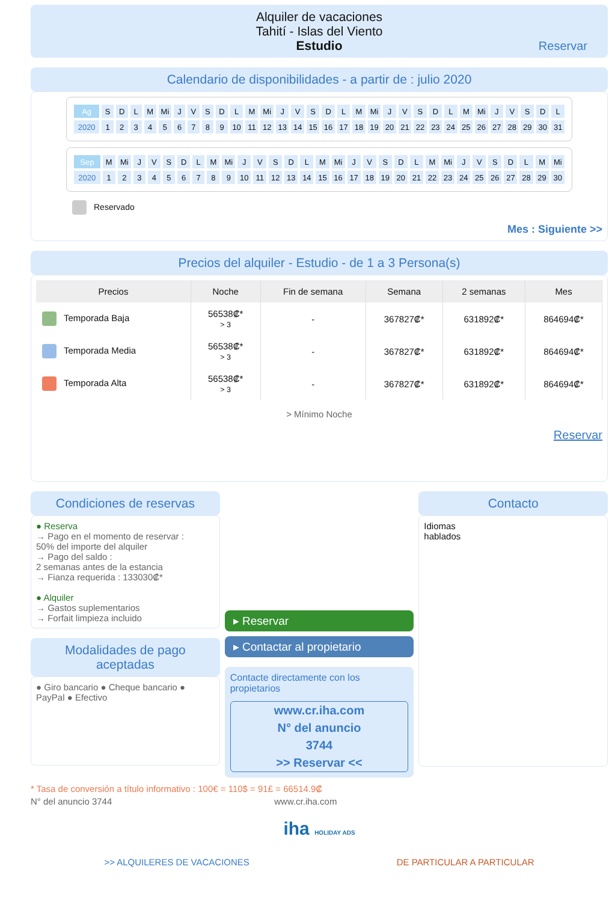Alquiler de vacaciones
Tahití - Islas del Viento
Estudio
Reservar
Calendario de disponibilidades - a partir de : julio 2020
| Ag | S | D | L | M | Mi | J | V | S | D | L | M | Mi | J | V | S | D | L | M | Mi | J | V | S | D | L | M | Mi | J | V | S | D | L |
| 2020 | 1 | 2 | 3 | 4 | 5 | 6 | 7 | 8 | 9 | 10 | 11 | 12 | 13 | 14 | 15 | 16 | 17 | 18 | 19 | 20 | 21 | 22 | 23 | 24 | 25 | 26 | 27 | 28 | 29 | 30 | 31 |
| Sep | M | Mi | J | V | S | D | L | M | Mi | J | V | S | D | L | M | Mi | J | V | S | D | L | M | Mi | J | V | S | D | L | M | Mi |
| 2020 | 1 | 2 | 3 | 4 | 5 | 6 | 7 | 8 | 9 | 10 | 11 | 12 | 13 | 14 | 15 | 16 | 17 | 18 | 19 | 20 | 21 | 22 | 23 | 24 | 25 | 26 | 27 | 28 | 29 | 30 |
Reservado
Mes : Siguiente >>
Precios del alquiler - Estudio - de 1 a 3 Persona(s)
| Precios | Noche | Fin de semana | Semana | 2 semanas | Mes |
| --- | --- | --- | --- | --- | --- |
| Temporada Baja | 56538₡* > 3 | - | 367827₡* | 631892₡* | 864694₡* |
| Temporada Media | 56538₡* > 3 | - | 367827₡* | 631892₡* | 864694₡* |
| Temporada Alta | 56538₡* > 3 | - | 367827₡* | 631892₡* | 864694₡* |
> Mínimo Noche
Reservar
Condiciones de reservas
● Reserva
→ Pago en el momento de reservar :
50% del importe del alquiler
→ Pago del saldo :
2 semanas antes de la estancia
→ Fianza requerida : 133030₡*
● Alquiler
→ Gastos suplementarios
→ Forfait limpieza incluido
Modalidades de pago aceptadas
● Giro bancario ● Cheque bancario ● PayPal ● Efectivo
▸ Reservar
▸ Contactar al propietario
Contacte directamente con los propietarios
www.cr.iha.com
N° del anuncio
3744
>> Reservar <<
Contacto
Idiomas
hablados
* Tasa de conversión a título informativo : 100€ = 110$ = 91£ = 66514.9₡
N° del anuncio 3744 www.cr.iha.com
iha HOLIDAY ADS
>> ALQUILERES DE VACACIONES DE PARTICULAR A PARTICULAR